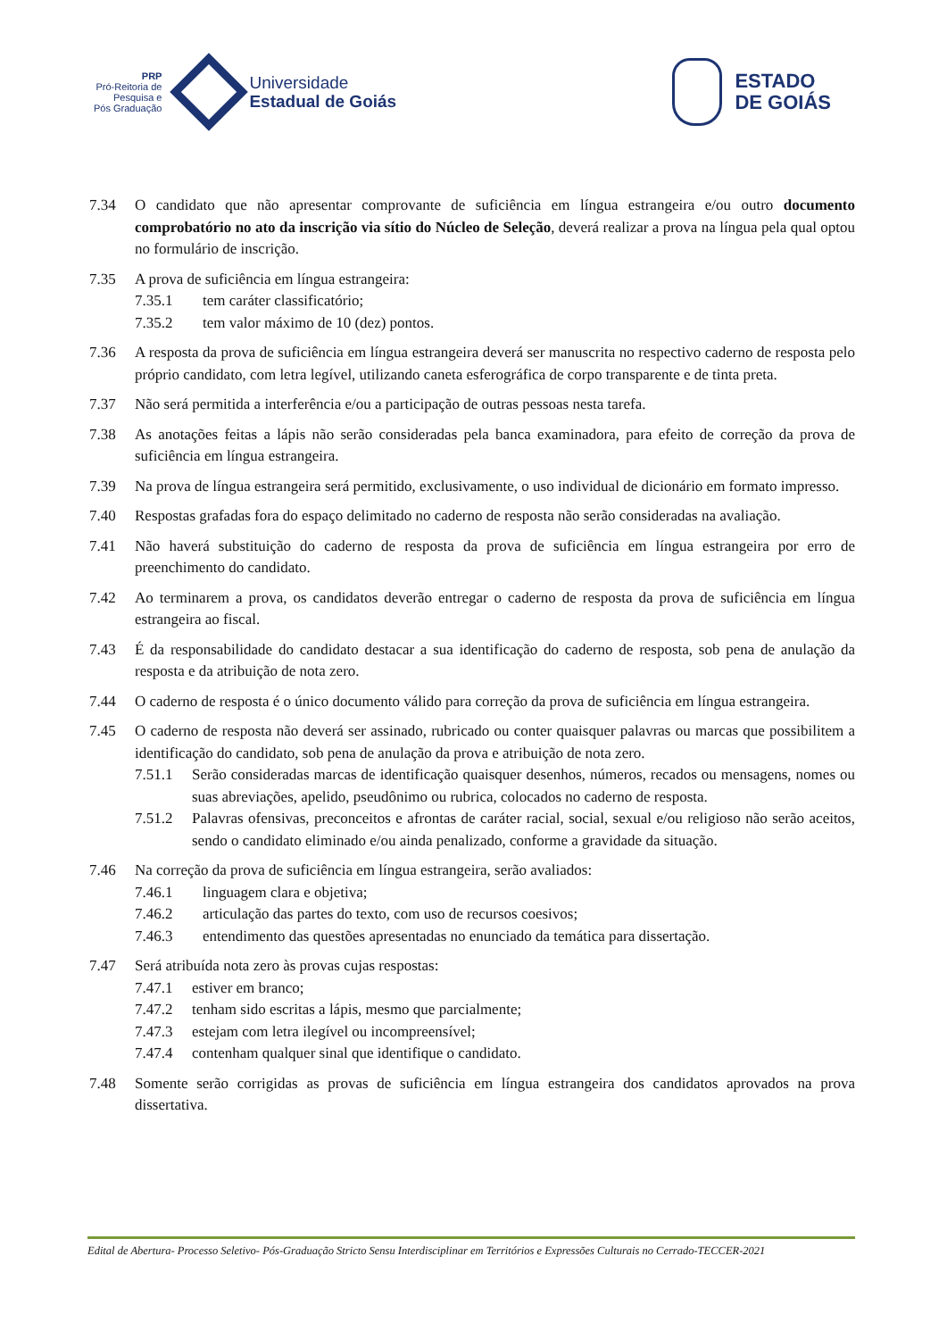PRP
Pró-Reitoria de
Pesquisa e
Pós Graduação
Universidade
Estadual de Goiás
ESTADO
DE GOIÁS
7.34 O candidato que não apresentar comprovante de suficiência em língua estrangeira e/ou outro documento comprobatório no ato da inscrição via sítio do Núcleo de Seleção, deverá realizar a prova na língua pela qual optou no formulário de inscrição.
7.35 A prova de suficiência em língua estrangeira:
7.35.1 tem caráter classificatório;
7.35.2 tem valor máximo de 10 (dez) pontos.
7.36 A resposta da prova de suficiência em língua estrangeira deverá ser manuscrita no respectivo caderno de resposta pelo próprio candidato, com letra legível, utilizando caneta esferográfica de corpo transparente e de tinta preta.
7.37 Não será permitida a interferência e/ou a participação de outras pessoas nesta tarefa.
7.38 As anotações feitas a lápis não serão consideradas pela banca examinadora, para efeito de correção da prova de suficiência em língua estrangeira.
7.39 Na prova de língua estrangeira será permitido, exclusivamente, o uso individual de dicionário em formato impresso.
7.40 Respostas grafadas fora do espaço delimitado no caderno de resposta não serão consideradas na avaliação.
7.41 Não haverá substituição do caderno de resposta da prova de suficiência em língua estrangeira por erro de preenchimento do candidato.
7.42 Ao terminarem a prova, os candidatos deverão entregar o caderno de resposta da prova de suficiência em língua estrangeira ao fiscal.
7.43 É da responsabilidade do candidato destacar a sua identificação do caderno de resposta, sob pena de anulação da resposta e da atribuição de nota zero.
7.44 O caderno de resposta é o único documento válido para correção da prova de suficiência em língua estrangeira.
7.45 O caderno de resposta não deverá ser assinado, rubricado ou conter quaisquer palavras ou marcas que possibilitem a identificação do candidato, sob pena de anulação da prova e atribuição de nota zero.
7.51.1 Serão consideradas marcas de identificação quaisquer desenhos, números, recados ou mensagens, nomes ou suas abreviações, apelido, pseudônimo ou rubrica, colocados no caderno de resposta.
7.51.2 Palavras ofensivas, preconceitos e afrontas de caráter racial, social, sexual e/ou religioso não serão aceitos, sendo o candidato eliminado e/ou ainda penalizado, conforme a gravidade da situação.
7.46 Na correção da prova de suficiência em língua estrangeira, serão avaliados:
7.46.1 linguagem clara e objetiva;
7.46.2 articulação das partes do texto, com uso de recursos coesivos;
7.46.3 entendimento das questões apresentadas no enunciado da temática para dissertação.
7.47 Será atribuída nota zero às provas cujas respostas:
7.47.1 estiver em branco;
7.47.2 tenham sido escritas a lápis, mesmo que parcialmente;
7.47.3 estejam com letra ilegível ou incompreensível;
7.47.4 contenham qualquer sinal que identifique o candidato.
7.48 Somente serão corrigidas as provas de suficiência em língua estrangeira dos candidatos aprovados na prova dissertativa.
Edital de Abertura- Processo Seletivo- Pós-Graduação Stricto Sensu Interdisciplinar em Territórios e Expressões Culturais no Cerrado-TECCER-2021